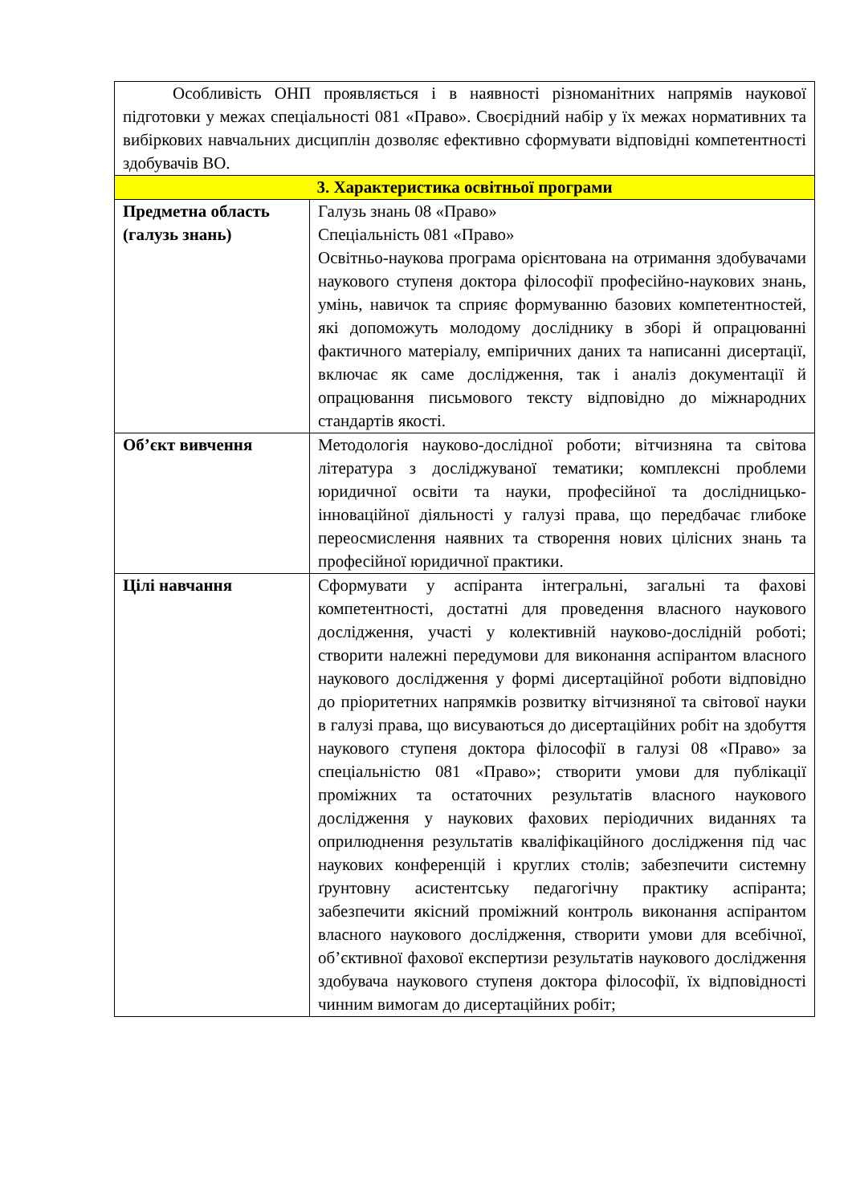| Особливість ОНП проявляється і в наявності різноманітних напрямів наукової підготовки у межах спеціальності 081 «Право». Своєрідний набір у їх межах нормативних та вибіркових навчальних дисциплін дозволяє ефективно сформувати відповідні компетентності здобувачів ВО. | |
| 3. Характеристика освітньої програми | |
| Предметна область (галузь знань) | Галузь знань 08 «Право» Спеціальність 081 «Право» Освітньо-наукова програма орієнтована на отримання здобувачами наукового ступеня доктора філософії професійно-наукових знань, умінь, навичок та сприяє формуванню базових компетентностей, які допоможуть молодому досліднику в зборі й опрацюванні фактичного матеріалу, емпіричних даних та написанні дисертації, включає як саме дослідження, так і аналіз документації й опрацювання письмового тексту відповідно до міжнародних стандартів якості. |
| Об’єкт вивчення | Методологія науково-дослідної роботи; вітчизняна та світова література з досліджуваної тематики; комплексні проблеми юридичної освіти та науки, професійної та дослідницько-інноваційної діяльності у галузі права, що передбачає глибоке переосмислення наявних та створення нових цілісних знань та професійної юридичної практики. |
| Цілі навчання | Сформувати у аспіранта інтегральні, загальні та фахові компетентності, достатні для проведення власного наукового дослідження, участі у колективній науково-дослідній роботі; створити належні передумови для виконання аспірантом власного наукового дослідження у формі дисертаційної роботи відповідно до пріоритетних напрямків розвитку вітчизняної та світової науки в галузі права, що висуваються до дисертаційних робіт на здобуття наукового ступеня доктора філософії в галузі 08 «Право» за спеціальністю 081 «Право»; створити умови для публікації проміжних та остаточних результатів власного наукового дослідження у наукових фахових періодичних виданнях та оприлюднення результатів кваліфікаційного дослідження під час наукових конференцій і круглих столів; забезпечити системну ґрунтовну асистентську педагогічну практику аспіранта; забезпечити якісний проміжний контроль виконання аспірантом власного наукового дослідження, створити умови для всебічної, об’єктивної фахової експертизи результатів наукового дослідження здобувача наукового ступеня доктора філософії, їх відповідності чинним вимогам до дисертаційних робіт; |